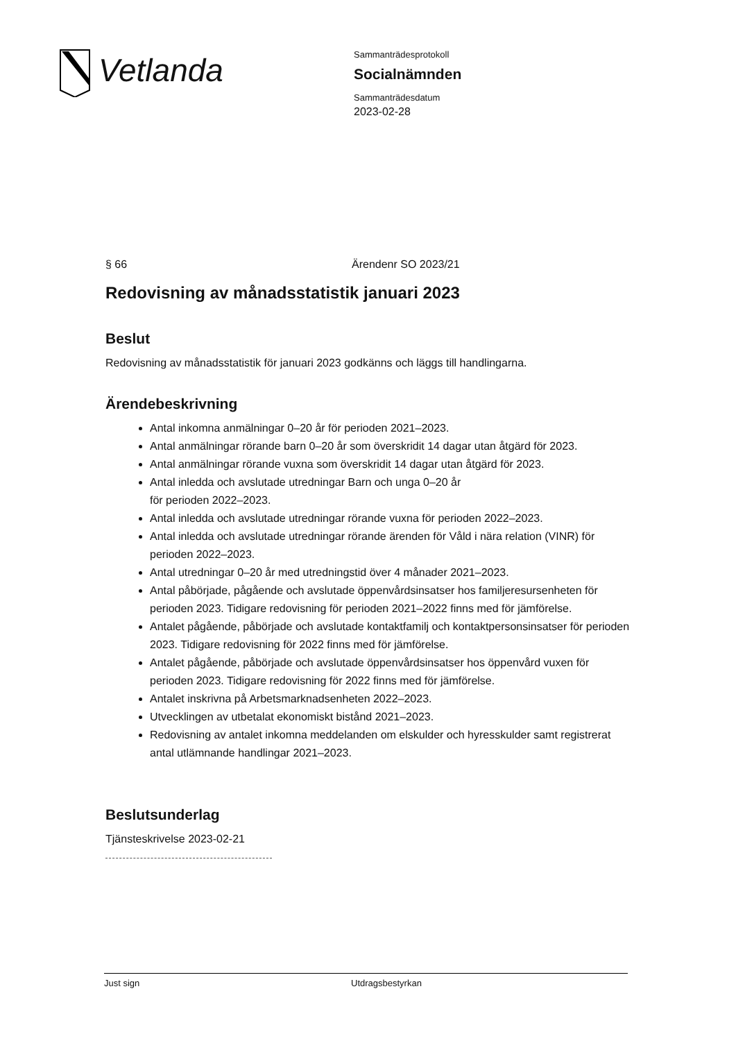Vetlanda
Sammanträdesprotokoll
Socialnämnden
Sammanträdesdatum
2023-02-28
§ 66 Ärendenr SO 2023/21
Redovisning av månadsstatistik januari 2023
Beslut
Redovisning av månadsstatistik för januari 2023 godkänns och läggs till handlingarna.
Ärendebeskrivning
Antal inkomna anmälningar 0–20 år för perioden 2021–2023.
Antal anmälningar rörande barn 0–20 år som överskridit 14 dagar utan åtgärd för 2023.
Antal anmälningar rörande vuxna som överskridit 14 dagar utan åtgärd för 2023.
Antal inledda och avslutade utredningar Barn och unga 0–20 år
för perioden 2022–2023.
Antal inledda och avslutade utredningar rörande vuxna för perioden 2022–2023.
Antal inledda och avslutade utredningar rörande ärenden för Våld i nära relation (VINR) för perioden 2022–2023.
Antal utredningar 0–20 år med utredningstid över 4 månader 2021–2023.
Antal påbörjade, pågående och avslutade öppenvårdsinsatser hos familjeresursenheten för perioden 2023. Tidigare redovisning för perioden 2021–2022 finns med för jämförelse.
Antalet pågående, påbörjade och avslutade kontaktfamilj och kontaktpersonsinsatser för perioden 2023. Tidigare redovisning för 2022 finns med för jämförelse.
Antalet pågående, påbörjade och avslutade öppenvårdsinsatser hos öppenvård vuxen för perioden 2023. Tidigare redovisning för 2022 finns med för jämförelse.
Antalet inskrivna på Arbetsmarknadsenheten 2022–2023.
Utvecklingen av utbetalat ekonomiskt bistånd 2021–2023.
Redovisning av antalet inkomna meddelanden om elskulder och hyresskulder samt registrerat antal utlämnande handlingar 2021–2023.
Beslutsunderlag
Tjänsteskrivelse 2023-02-21
Just sign Utdragsbestyrkan